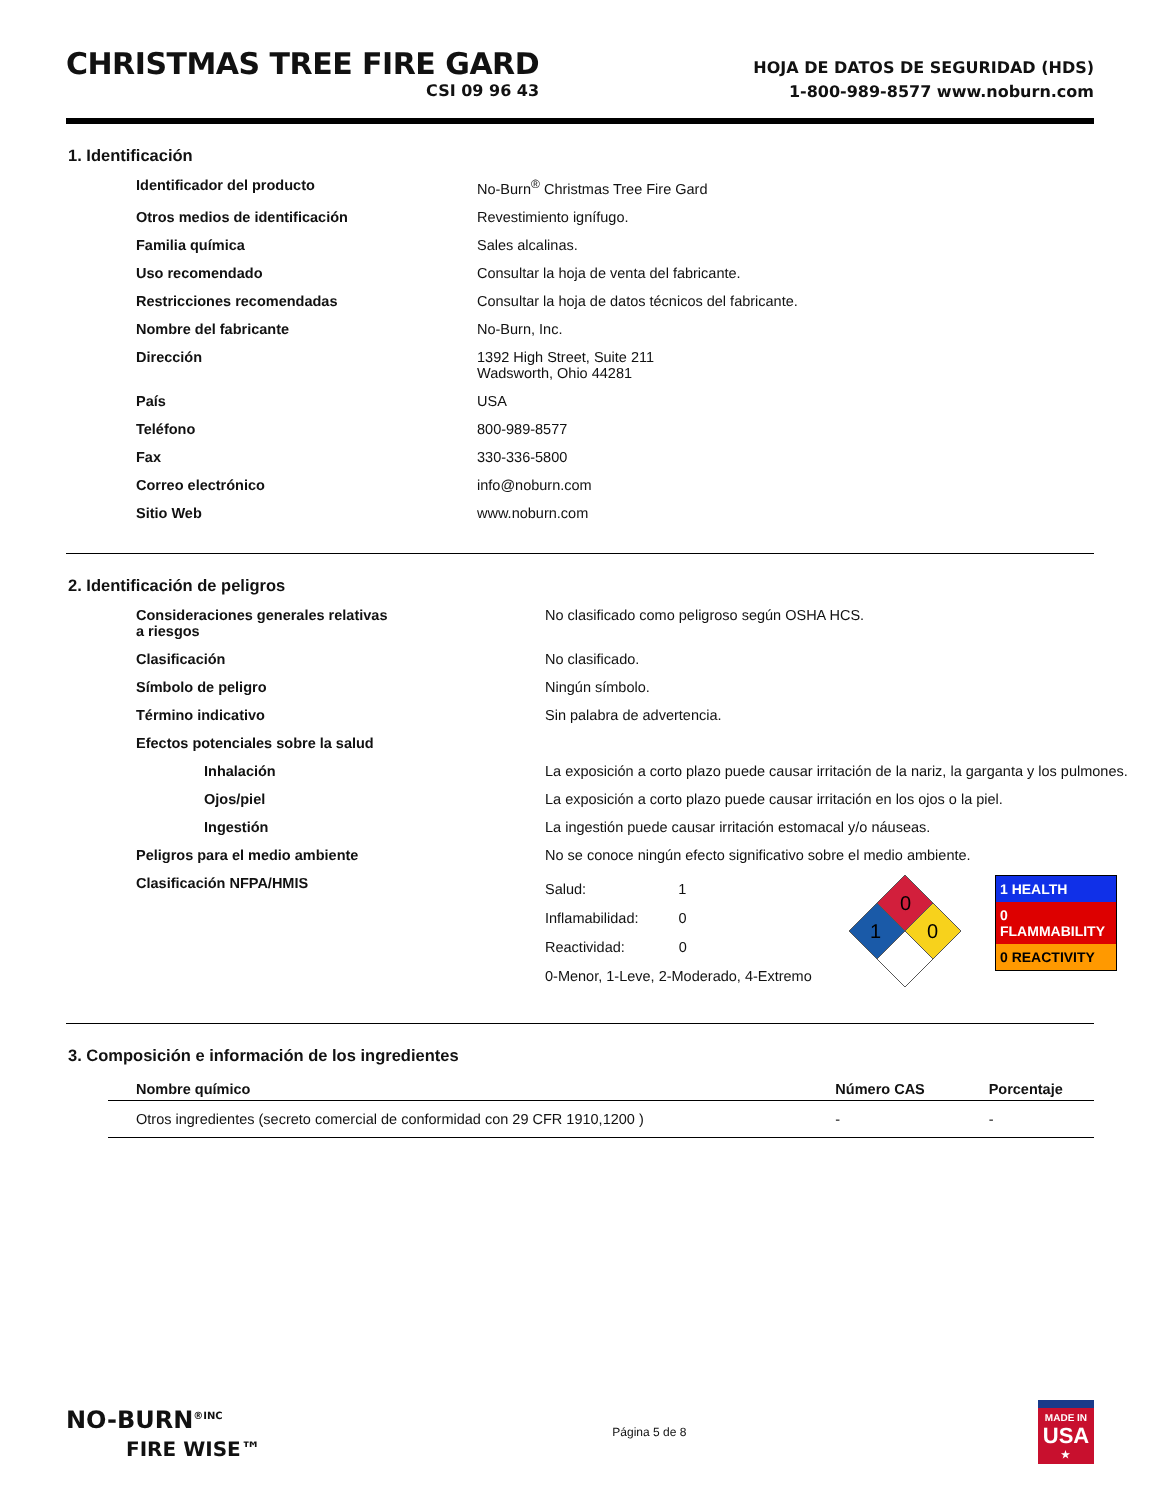CHRISTMAS TREE FIRE GARD
CSI 09 96 43
HOJA DE DATOS DE SEGURIDAD (HDS)
1-800-989-8577 www.noburn.com
1. Identificación
| Identificador del producto | No-Burn<sup>®</sup> Christmas Tree Fire Gard |
| Otros medios de identificación | Revestimiento ignífugo. |
| Familia química | Sales alcalinas. |
| Uso recomendado | Consultar la hoja de venta del fabricante. |
| Restricciones recomendadas | Consultar la hoja de datos técnicos del fabricante. |
| Nombre del fabricante | No-Burn, Inc. |
| Dirección | 1392 High Street, Suite 211 Wadsworth, Ohio 44281 |
| País | USA |
| Teléfono | 800-989-8577 |
| Fax | 330-336-5800 |
| Correo electrónico | info@noburn.com |
| Sitio Web | www.noburn.com |
2. Identificación de peligros
| Consideraciones generales relativas a riesgos | No clasificado como peligroso según OSHA HCS. |
| Clasificación | No clasificado. |
| Símbolo de peligro | Ningún símbolo. |
| Término indicativo | Sin palabra de advertencia. |
| Efectos potenciales sobre la salud | |
| Inhalación | La exposición a corto plazo puede causar irritación de la nariz, la garganta y los pulmones. |
| Ojos/piel | La exposición a corto plazo puede causar irritación en los ojos o la piel. |
| Ingestión | La ingestión puede causar irritación estomacal y/o náuseas. |
| Peligros para el medio ambiente | No se conoce ningún efecto significativo sobre el medio ambiente. |
| Clasificación NFPA/HMIS | Salud: 1 Inflamabilidad: 0 Reactividad: 0 0-Menor, 1-Leve, 2-Moderado, 4-Extremo 0 1 0 1 HEALTH 0 FLAMMABILITY 0 REACTIVITY |
3. Composición e información de los ingredientes
| Nombre químico | Número CAS | Porcentaje |
| --- | --- | --- |
| Otros ingredientes (secreto comercial de conformidad con 29 CFR 1910,1200 ) | - | - |
NO-BURN<sup>®INC</sup>
FIRE WISE™
Página 5 de 8
MADE IN
USA
★